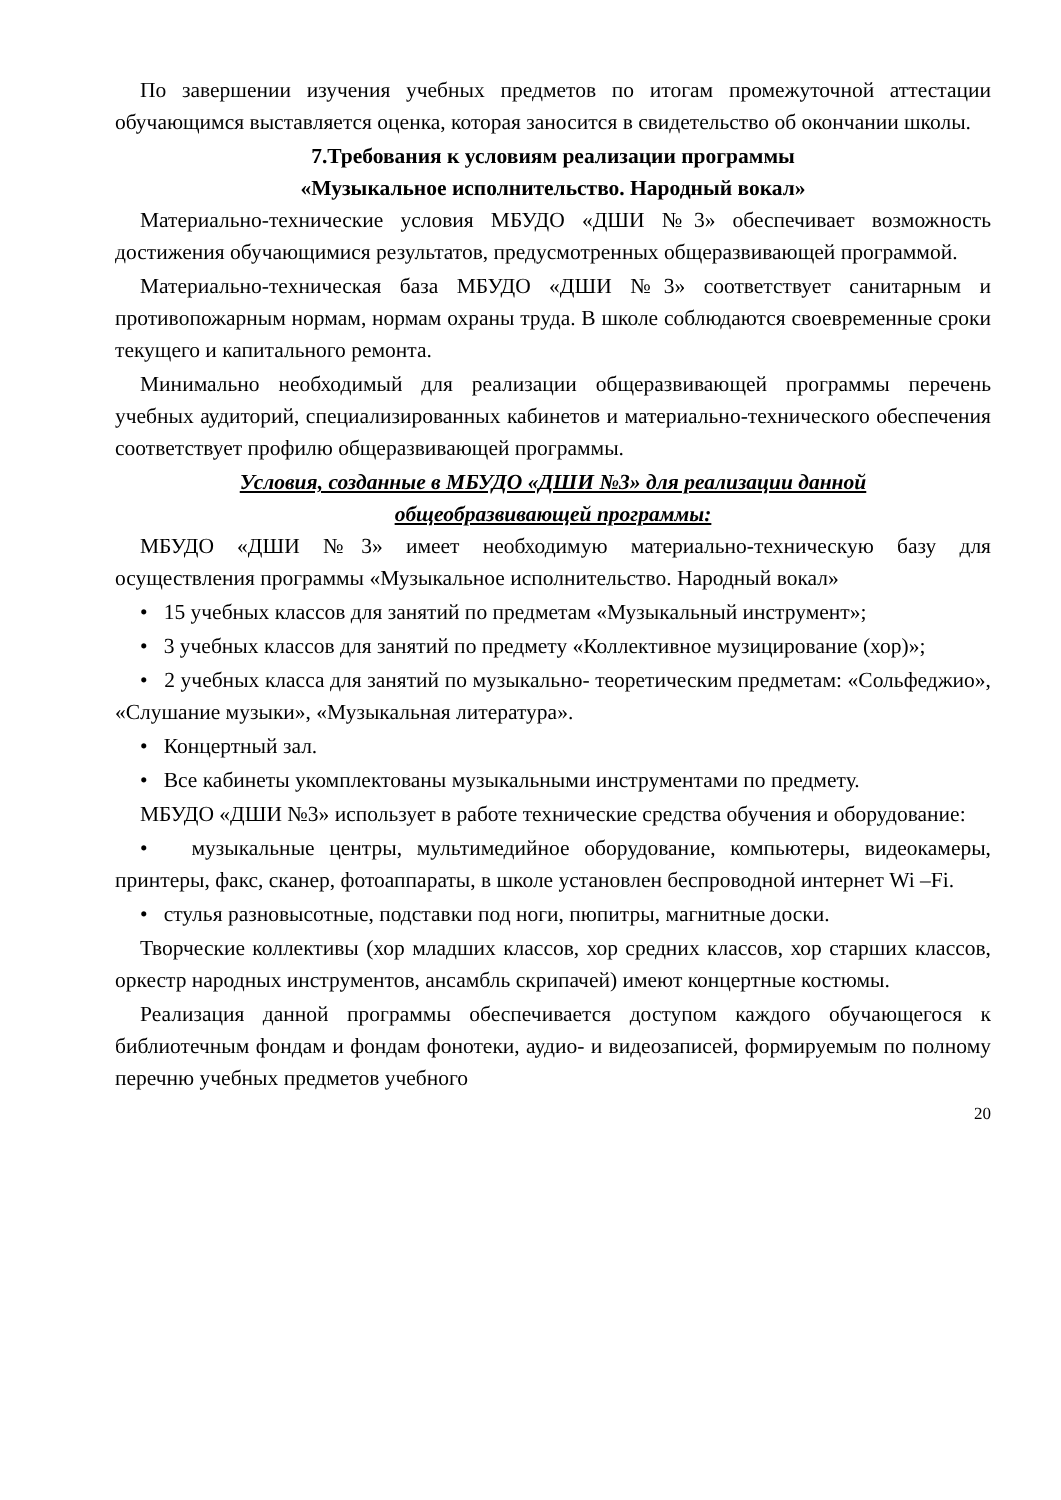По завершении изучения учебных предметов по итогам промежуточной аттестации обучающимся выставляется оценка, которая заносится в свидетельство об окончании школы.
7.Требования к условиям реализации программы
«Музыкальное исполнительство. Народный вокал»
Материально-технические условия МБУДО «ДШИ №3» обеспечивает возможность достижения обучающимися результатов, предусмотренных общеразвивающей программой.
Материально-техническая база МБУДО «ДШИ №3» соответствует санитарным и противопожарным нормам, нормам охраны труда. В школе соблюдаются своевременные сроки текущего и капитального ремонта.
Минимально необходимый для реализации общеразвивающей программы перечень учебных аудиторий, специализированных кабинетов и материально-технического обеспечения соответствует профилю общеразвивающей программы.
Условия, созданные в МБУДО «ДШИ №3» для реализации данной
общеобразвивающей программы:
МБУДО «ДШИ №3» имеет необходимую материально-техническую базу для осуществления программы «Музыкальное исполнительство. Народный вокал»
• 15 учебных классов для занятий по предметам «Музыкальный инструмент»;
• 3 учебных классов для занятий по предмету «Коллективное музицирование (хор)»;
• 2 учебных класса для занятий по музыкально- теоретическим предметам: «Сольфеджио», «Слушание музыки», «Музыкальная литература».
• Концертный зал.
• Все кабинеты укомплектованы музыкальными инструментами по предмету.
МБУДО «ДШИ №3» использует в работе технические средства обучения и оборудование:
• музыкальные центры, мультимедийное оборудование, компьютеры, видеокамеры, принтеры, факс, сканер, фотоаппараты, в школе установлен беспроводной интернет Wi –Fi.
• стулья разновысотные, подставки под ноги, пюпитры, магнитные доски.
Творческие коллективы (хор младших классов, хор средних классов, хор старших классов, оркестр народных инструментов, ансамбль скрипачей) имеют концертные костюмы.
Реализация данной программы обеспечивается доступом каждого обучающегося к библиотечным фондам и фондам фонотеки, аудио- и видеозаписей, формируемым по полному перечню учебных предметов учебного
20